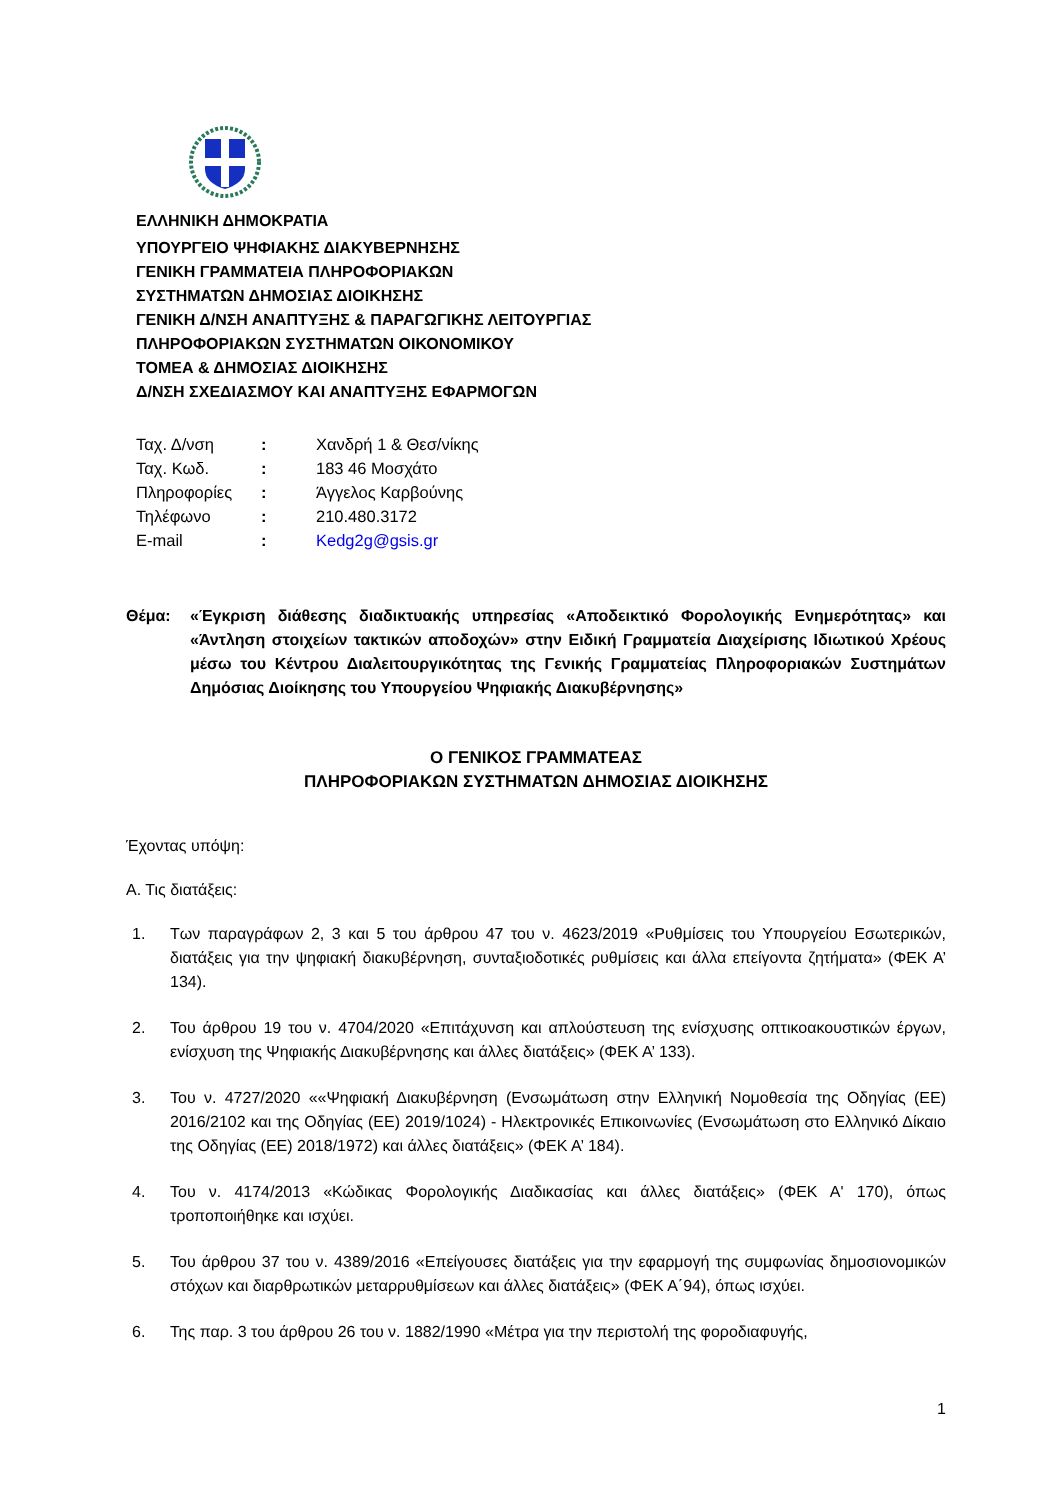ΕΛΛΗΝΙΚΗ ΔΗΜΟΚΡΑΤΙΑ
ΥΠΟΥΡΓΕΙΟ ΨΗΦΙΑΚΗΣ ΔΙΑΚΥΒΕΡΝΗΣΗΣ
ΓΕΝΙΚΗ ΓΡΑΜΜΑΤΕΙΑ ΠΛΗΡΟΦΟΡΙΑΚΩΝ
ΣΥΣΤΗΜΑΤΩΝ ΔΗΜΟΣΙΑΣ ΔΙΟΙΚΗΣΗΣ
ΓΕΝΙΚΗ Δ/ΝΣΗ ΑΝΑΠΤΥΞΗΣ & ΠΑΡΑΓΩΓΙΚΗΣ ΛΕΙΤΟΥΡΓΙΑΣ
ΠΛΗΡΟΦΟΡΙΑΚΩΝ ΣΥΣΤΗΜΑΤΩΝ ΟΙΚΟΝΟΜΙΚΟΥ
ΤΟΜΕΑ & ΔΗΜΟΣΙΑΣ ΔΙΟΙΚΗΣΗΣ
Δ/ΝΣΗ ΣΧΕΔΙΑΣΜΟΥ ΚΑΙ ΑΝΑΠΤΥΞΗΣ ΕΦΑΡΜΟΓΩΝ
| Ταχ. Δ/νση | : | Χανδρή 1 & Θεσ/νίκης |
| Ταχ. Κωδ. | : | 183 46 Μοσχάτο |
| Πληροφορίες | : | Άγγελος Καρβούνης |
| Τηλέφωνο | : | 210.480.3172 |
| E-mail | : | Kedg2g@gsis.gr |
Θέμα: «Έγκριση διάθεσης διαδικτυακής υπηρεσίας «Αποδεικτικό Φορολογικής Ενημερότητας» και «Άντληση στοιχείων τακτικών αποδοχών» στην Ειδική Γραμματεία Διαχείρισης Ιδιωτικού Χρέους μέσω του Κέντρου Διαλειτουργικότητας της Γενικής Γραμματείας Πληροφοριακών Συστημάτων Δημόσιας Διοίκησης του Υπουργείου Ψηφιακής Διακυβέρνησης»
Ο ΓΕΝΙΚΟΣ ΓΡΑΜΜΑΤΕΑΣ
ΠΛΗΡΟΦΟΡΙΑΚΩΝ ΣΥΣΤΗΜΑΤΩΝ ΔΗΜΟΣΙΑΣ ΔΙΟΙΚΗΣΗΣ
Έχοντας υπόψη:
Α. Τις διατάξεις:
1. Των παραγράφων 2, 3 και 5 του άρθρου 47 του ν. 4623/2019 «Ρυθμίσεις του Υπουργείου Εσωτερικών, διατάξεις για την ψηφιακή διακυβέρνηση, συνταξιοδοτικές ρυθμίσεις και άλλα επείγοντα ζητήματα» (ΦΕΚ Α’ 134).
2. Του άρθρου 19 του ν. 4704/2020 «Επιτάχυνση και απλούστευση της ενίσχυσης οπτικοακουστικών έργων, ενίσχυση της Ψηφιακής Διακυβέρνησης και άλλες διατάξεις» (ΦΕΚ Α’ 133).
3. Του ν. 4727/2020 ««Ψηφιακή Διακυβέρνηση (Ενσωμάτωση στην Ελληνική Νομοθεσία της Οδηγίας (ΕΕ) 2016/2102 και της Οδηγίας (ΕΕ) 2019/1024) - Ηλεκτρονικές Επικοινωνίες (Ενσωμάτωση στο Ελληνικό Δίκαιο της Οδηγίας (ΕΕ) 2018/1972) και άλλες διατάξεις» (ΦΕΚ Α’ 184).
4. Του ν. 4174/2013 «Κώδικας Φορολογικής Διαδικασίας και άλλες διατάξεις» (ΦΕΚ Α' 170), όπως τροποποιήθηκε και ισχύει.
5. Του άρθρου 37 του ν. 4389/2016 «Επείγουσες διατάξεις για την εφαρμογή της συμφωνίας δημοσιονομικών στόχων και διαρθρωτικών μεταρρυθμίσεων και άλλες διατάξεις» (ΦΕΚ Α΄94), όπως ισχύει.
6. Της παρ. 3 του άρθρου 26 του ν. 1882/1990 «Μέτρα για την περιστολή της φοροδιαφυγής,
1